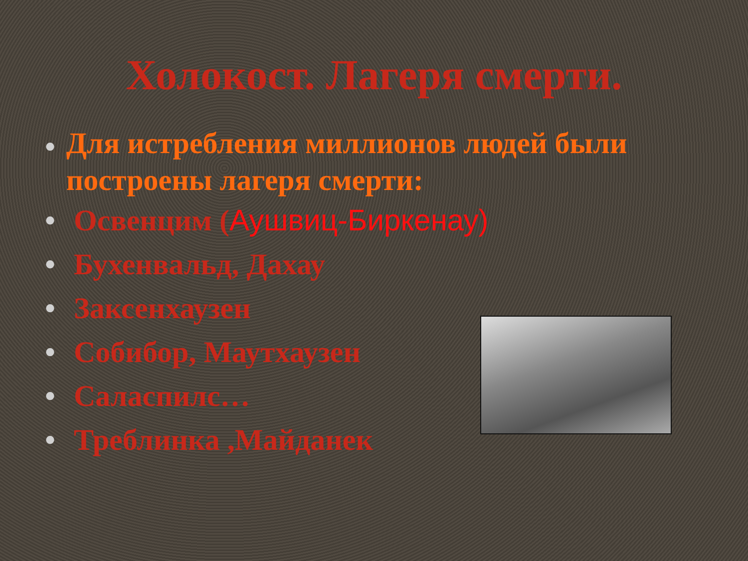Холокост. Лагеря смерти.
• Для истребления миллионов людей были построены лагеря смерти:
• Освенцим (Аушвиц-Биркенау)
• Бухенвальд, Дахау
• Заксенхаузен
• Собибор, Маутхаузен
• Саласпилс…
• Треблинка ,Майданек